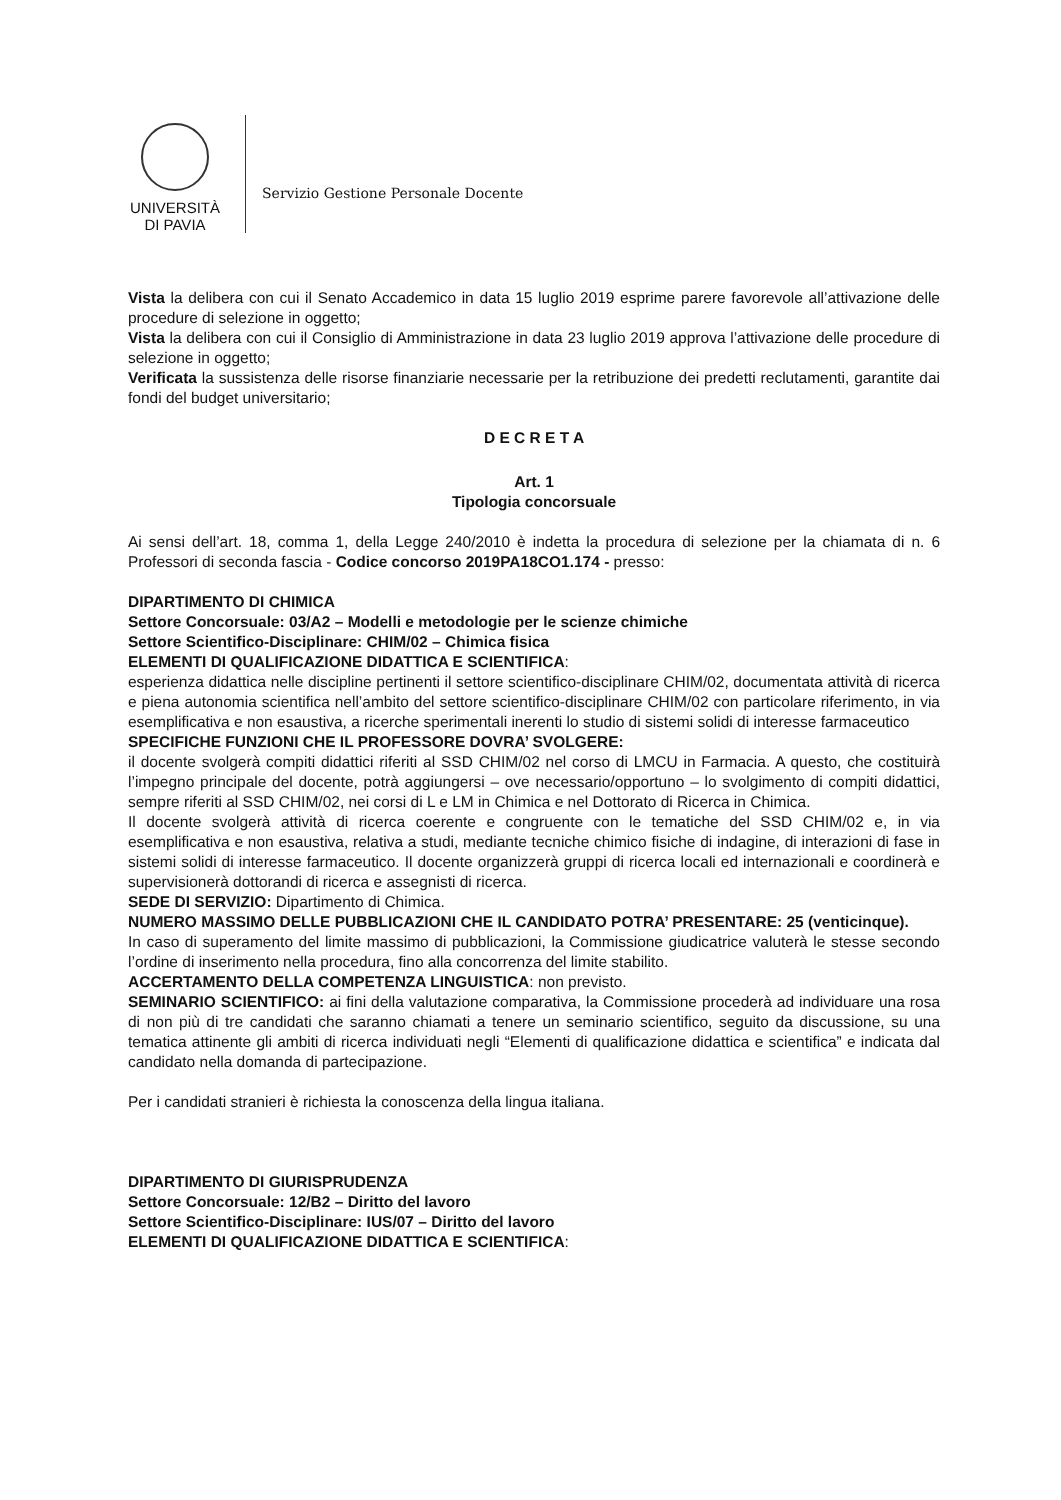UNIVERSITÀ
DI PAVIA
Servizio Gestione Personale Docente
Vista la delibera con cui il Senato Accademico in data 15 luglio 2019 esprime parere favorevole all’attivazione delle procedure di selezione in oggetto;
Vista la delibera con cui il Consiglio di Amministrazione in data 23 luglio 2019 approva l’attivazione delle procedure di selezione in oggetto;
Verificata la sussistenza delle risorse finanziarie necessarie per la retribuzione dei predetti reclutamenti, garantite dai fondi del budget universitario;
D E C R E T A
Art. 1
Tipologia concorsuale
Ai sensi dell’art. 18, comma 1, della Legge 240/2010 è indetta la procedura di selezione per la chiamata di n. 6 Professori di seconda fascia - Codice concorso 2019PA18CO1.174 - presso:
DIPARTIMENTO DI CHIMICA
Settore Concorsuale: 03/A2 – Modelli e metodologie per le scienze chimiche
Settore Scientifico-Disciplinare: CHIM/02 – Chimica fisica
ELEMENTI DI QUALIFICAZIONE DIDATTICA E SCIENTIFICA:
esperienza didattica nelle discipline pertinenti il settore scientifico-disciplinare CHIM/02, documentata attività di ricerca e piena autonomia scientifica nell’ambito del settore scientifico-disciplinare CHIM/02 con particolare riferimento, in via esemplificativa e non esaustiva, a ricerche sperimentali inerenti lo studio di sistemi solidi di interesse farmaceutico
SPECIFICHE FUNZIONI CHE IL PROFESSORE DOVRA’ SVOLGERE:
il docente svolgerà compiti didattici riferiti al SSD CHIM/02 nel corso di LMCU in Farmacia. A questo, che costituirà l’impegno principale del docente, potrà aggiungersi – ove necessario/opportuno – lo svolgimento di compiti didattici, sempre riferiti al SSD CHIM/02, nei corsi di L e LM in Chimica e nel Dottorato di Ricerca in Chimica.
Il docente svolgerà attività di ricerca coerente e congruente con le tematiche del SSD CHIM/02 e, in via esemplificativa e non esaustiva, relativa a studi, mediante tecniche chimico fisiche di indagine, di interazioni di fase in sistemi solidi di interesse farmaceutico. Il docente organizzerà gruppi di ricerca locali ed internazionali e coordinerà e supervisionerà dottorandi di ricerca e assegnisti di ricerca.
SEDE DI SERVIZIO: Dipartimento di Chimica.
NUMERO MASSIMO DELLE PUBBLICAZIONI CHE IL CANDIDATO POTRA’ PRESENTARE: 25 (venticinque).
In caso di superamento del limite massimo di pubblicazioni, la Commissione giudicatrice valuterà le stesse secondo l’ordine di inserimento nella procedura, fino alla concorrenza del limite stabilito.
ACCERTAMENTO DELLA COMPETENZA LINGUISTICA: non previsto.
SEMINARIO SCIENTIFICO: ai fini della valutazione comparativa, la Commissione procederà ad individuare una rosa di non più di tre candidati che saranno chiamati a tenere un seminario scientifico, seguito da discussione, su una tematica attinente gli ambiti di ricerca individuati negli “Elementi di qualificazione didattica e scientifica” e indicata dal candidato nella domanda di partecipazione.
Per i candidati stranieri è richiesta la conoscenza della lingua italiana.
DIPARTIMENTO DI GIURISPRUDENZA
Settore Concorsuale: 12/B2 – Diritto del lavoro
Settore Scientifico-Disciplinare: IUS/07 – Diritto del lavoro
ELEMENTI DI QUALIFICAZIONE DIDATTICA E SCIENTIFICA: